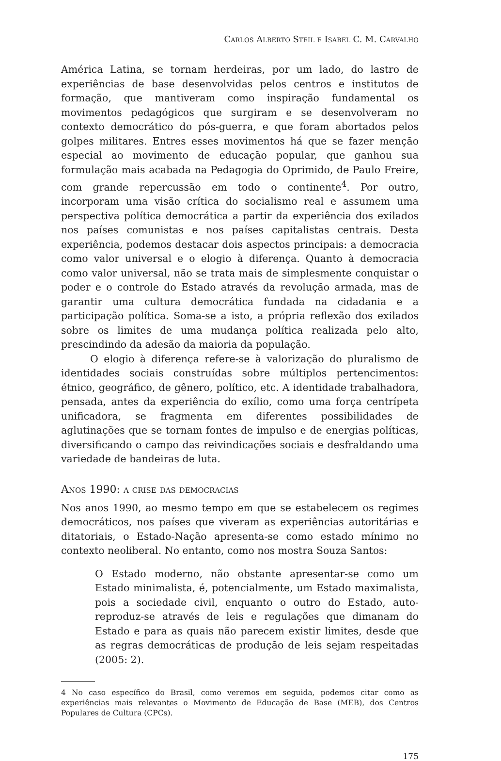Carlos Alberto Steil e Isabel C. M. Carvalho
América Latina, se tornam herdeiras, por um lado, do lastro de experiências de base desenvolvidas pelos centros e institutos de formação, que mantiveram como inspiração fundamental os movimentos pedagógicos que surgiram e se desenvolveram no contexto democrático do pós-guerra, e que foram abortados pelos golpes militares. Entres esses movimentos há que se fazer menção especial ao movimento de educação popular, que ganhou sua formulação mais acabada na Pedagogia do Oprimido, de Paulo Freire, com grande repercussão em todo o continente<sup>4</sup>. Por outro, incorporam uma visão crítica do socialismo real e assumem uma perspectiva política democrática a partir da experiência dos exilados nos países comunistas e nos países capitalistas centrais. Desta experiência, podemos destacar dois aspectos principais: a democracia como valor universal e o elogio à diferença. Quanto à democracia como valor universal, não se trata mais de simplesmente conquistar o poder e o controle do Estado através da revolução armada, mas de garantir uma cultura democrática fundada na cidadania e a participação política. Soma-se a isto, a própria reflexão dos exilados sobre os limites de uma mudança política realizada pelo alto, prescindindo da adesão da maioria da população.
O elogio à diferença refere-se à valorização do pluralismo de identidades sociais construídas sobre múltiplos pertencimentos: étnico, geográfico, de gênero, político, etc. A identidade trabalhadora, pensada, antes da experiência do exílio, como uma força centrípeta unificadora, se fragmenta em diferentes possibilidades de aglutinações que se tornam fontes de impulso e de energias políticas, diversificando o campo das reivindicações sociais e desfraldando uma variedade de bandeiras de luta.
Anos 1990: a crise das democracias
Nos anos 1990, ao mesmo tempo em que se estabelecem os regimes democráticos, nos países que viveram as experiências autoritárias e ditatoriais, o Estado-Nação apresenta-se como estado mínimo no contexto neoliberal. No entanto, como nos mostra Souza Santos:
O Estado moderno, não obstante apresentar-se como um Estado minimalista, é, potencialmente, um Estado maximalista, pois a sociedade civil, enquanto o outro do Estado, auto-reproduz-se através de leis e regulações que dimanam do Estado e para as quais não parecem existir limites, desde que as regras democráticas de produção de leis sejam respeitadas (2005: 2).
4 No caso específico do Brasil, como veremos em seguida, podemos citar como as experiências mais relevantes o Movimento de Educação de Base (MEB), dos Centros Populares de Cultura (CPCs).
175